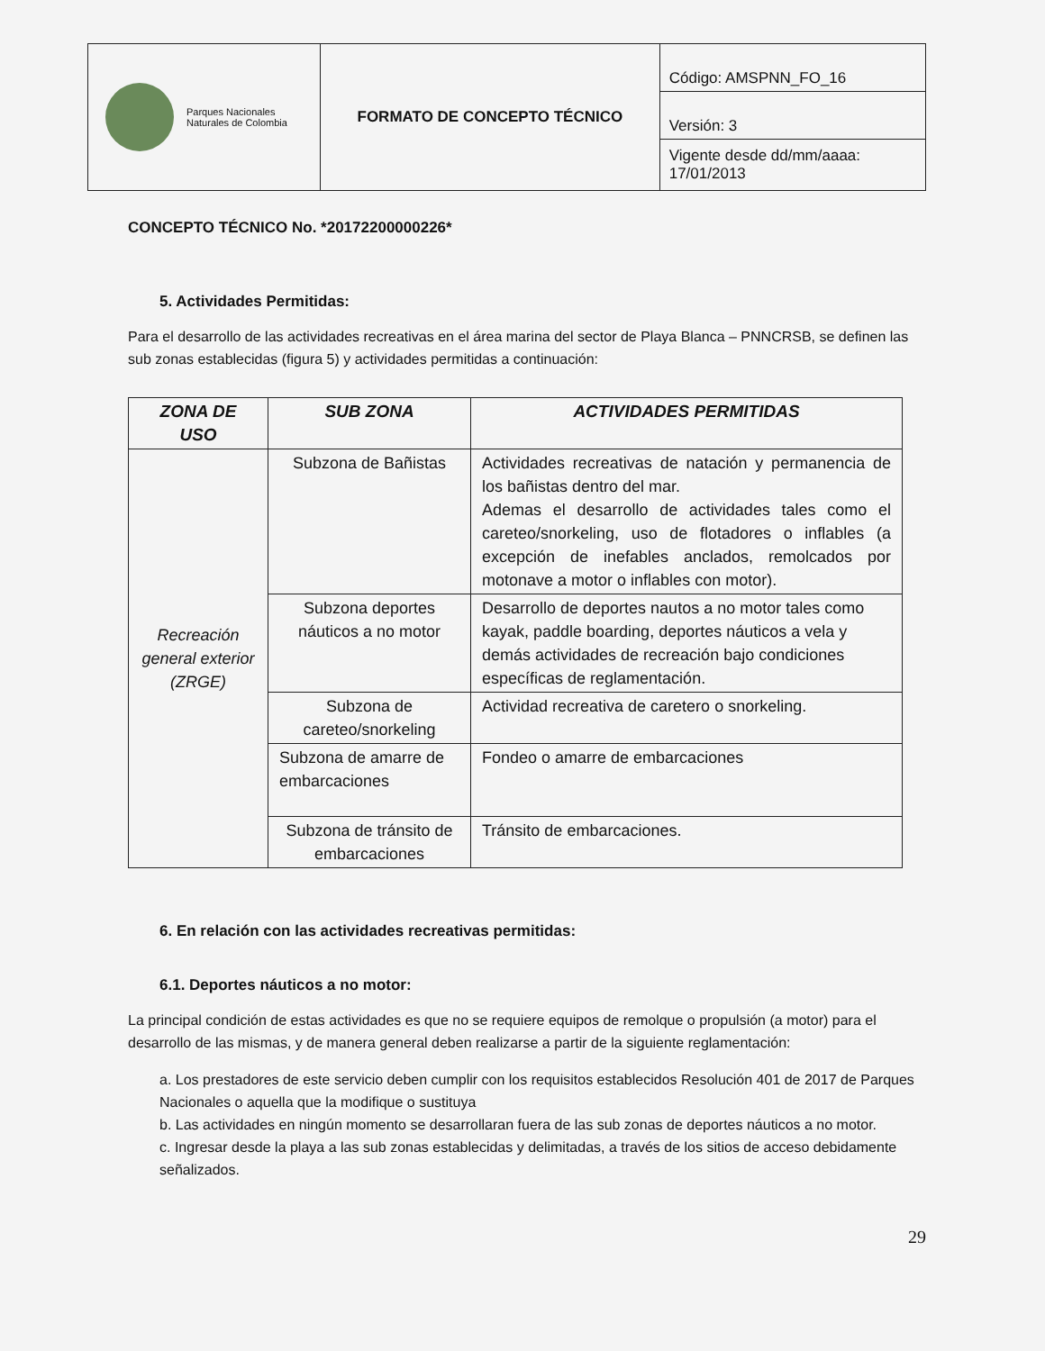| Parques Nacionales Naturales de Colombia | FORMATO DE CONCEPTO TÉCNICO | Código: AMSPNN_FO_16 |
| | | Versión: 3 |
| | | Vigente desde dd/mm/aaaa: 17/01/2013 |
CONCEPTO TÉCNICO No. *20172200000226*
5. Actividades Permitidas:
Para el desarrollo de las actividades recreativas en el área marina del sector de Playa Blanca – PNNCRSB, se definen las sub zonas establecidas (figura 5) y actividades permitidas a continuación:
| ZONA DE USO | SUB ZONA | ACTIVIDADES PERMITIDAS |
| --- | --- | --- |
| Recreación general exterior (ZRGE) | Subzona de Bañistas | Actividades recreativas de natación y permanencia de los bañistas dentro del mar. Ademas el desarrollo de actividades tales como el careteo/snorkeling, uso de flotadores o inflables (a excepción de inefables anclados, remolcados por motonave a motor o inflables con motor). |
| | Subzona deportes náuticos a no motor | Desarrollo de deportes nautos a no motor tales como kayak, paddle boarding, deportes náuticos a vela y demás actividades de recreación bajo condiciones específicas de reglamentación. |
| | Subzona de careteo/snorkeling | Actividad recreativa de caretero o snorkeling. |
| | Subzona de amarre de embarcaciones | Fondeo o amarre de embarcaciones |
| | Subzona de tránsito de embarcaciones | Tránsito de embarcaciones. |
6. En relación con las actividades recreativas permitidas:
6.1. Deportes náuticos a no motor:
La principal condición de estas actividades es que no se requiere equipos de remolque o propulsión (a motor) para el desarrollo de las mismas, y de manera general deben realizarse a partir de la siguiente reglamentación:
a. Los prestadores de este servicio deben cumplir con los requisitos establecidos Resolución 401 de 2017 de Parques Nacionales o aquella que la modifique o sustituya
b. Las actividades en ningún momento se desarrollaran fuera de las sub zonas de deportes náuticos a no motor.
c. Ingresar desde la playa a las sub zonas establecidas y delimitadas, a través de los sitios de acceso debidamente señalizados.
29